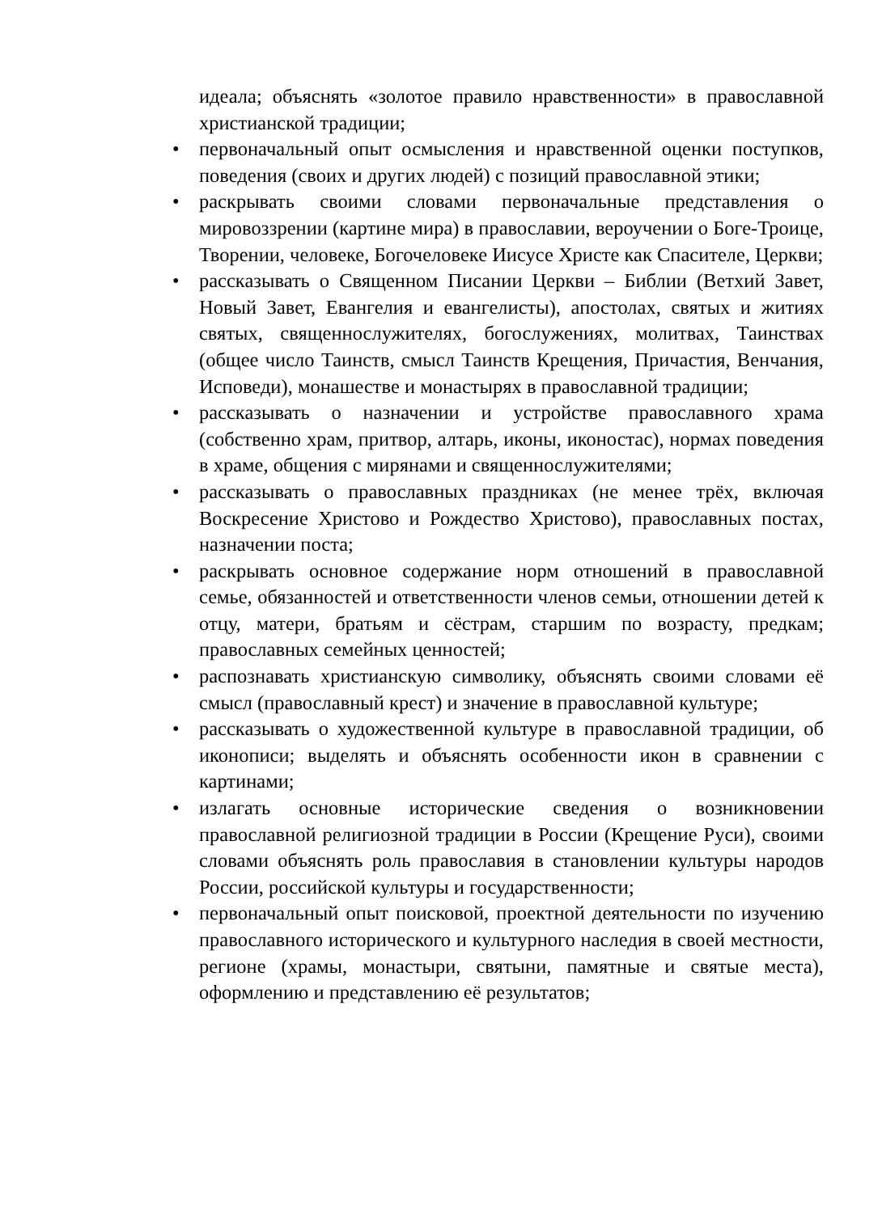идеала; объяснять «золотое правило нравственности» в православной христианской традиции;
• первоначальный опыт осмысления и нравственной оценки поступков, поведения (своих и других людей) с позиций православной этики;
• раскрывать своими словами первоначальные представления о мировоззрении (картине мира) в православии, вероучении о Боге-Троице, Творении, человеке, Богочеловеке Иисусе Христе как Спасителе, Церкви;
• рассказывать о Священном Писании Церкви – Библии (Ветхий Завет, Новый Завет, Евангелия и евангелисты), апостолах, святых и житиях святых, священнослужителях, богослужениях, молитвах, Таинствах (общее число Таинств, смысл Таинств Крещения, Причастия, Венчания, Исповеди), монашестве и монастырях в православной традиции;
• рассказывать о назначении и устройстве православного храма (собственно храм, притвор, алтарь, иконы, иконостас), нормах поведения в храме, общения с мирянами и священнослужителями;
• рассказывать о православных праздниках (не менее трёх, включая Воскресение Христово и Рождество Христово), православных постах, назначении поста;
• раскрывать основное содержание норм отношений в православной семье, обязанностей и ответственности членов семьи, отношении детей к отцу, матери, братьям и сёстрам, старшим по возрасту, предкам; православных семейных ценностей;
• распознавать христианскую символику, объяснять своими словами её смысл (православный крест) и значение в православной культуре;
• рассказывать о художественной культуре в православной традиции, об иконописи; выделять и объяснять особенности икон в сравнении с картинами;
• излагать основные исторические сведения о возникновении православной религиозной традиции в России (Крещение Руси), своими словами объяснять роль православия в становлении культуры народов России, российской культуры и государственности;
• первоначальный опыт поисковой, проектной деятельности по изучению православного исторического и культурного наследия в своей местности, регионе (храмы, монастыри, святыни, памятные и святые места), оформлению и представлению её результатов;